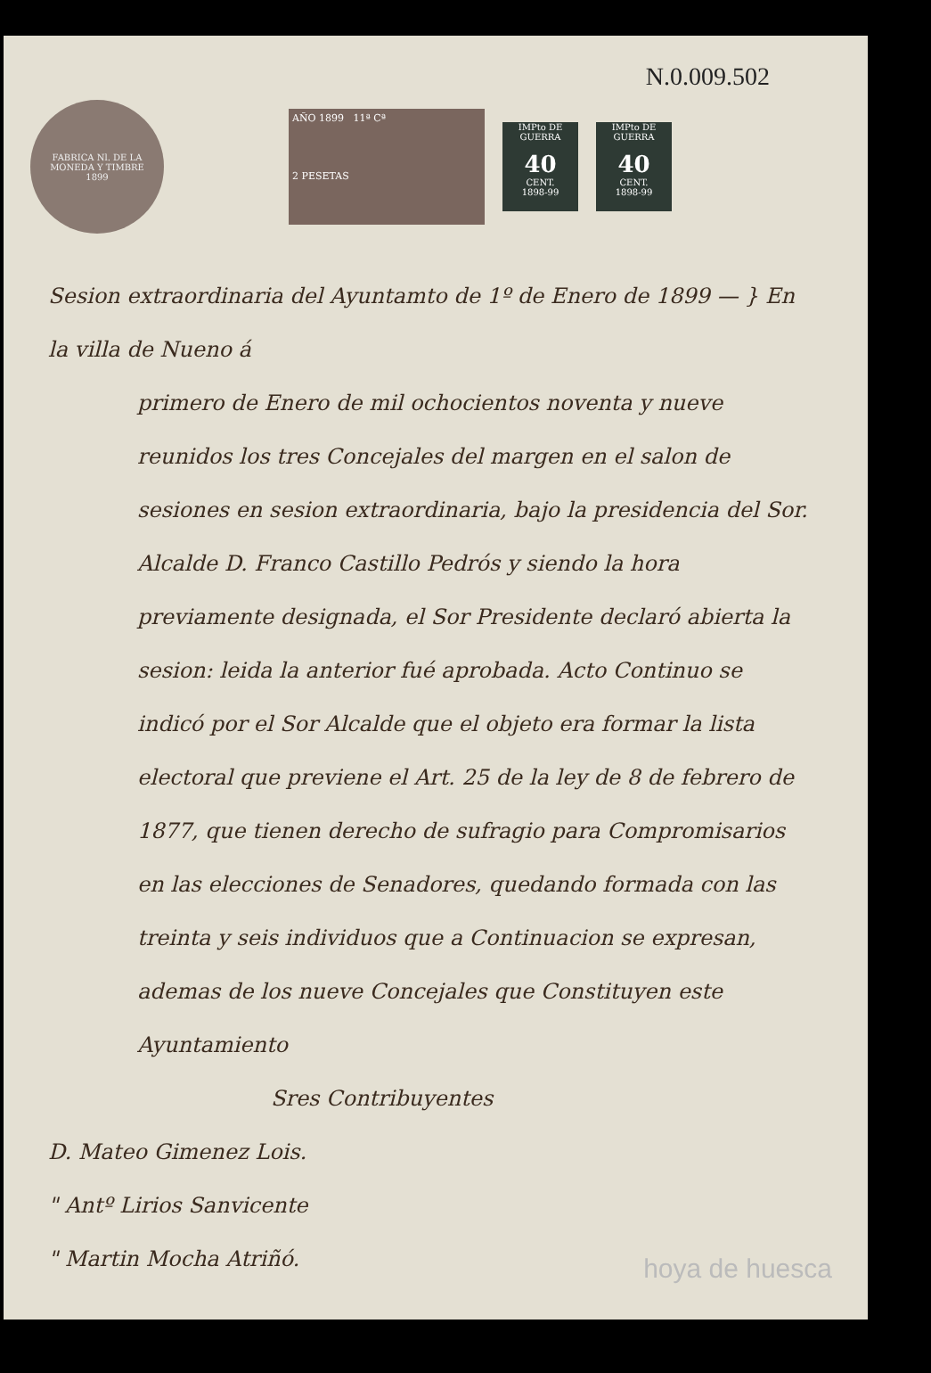N.0.009.502
FABRICA Nl. DE LA MONEDA Y TIMBRE
1899
AÑO 1899 11ª Cª
2 PESETAS
IMPto DE GUERRA
40
CENT.
1898-99
IMPto DE GUERRA
40
CENT.
1898-99
Sesion extraordinaria del Ayuntamto de 1º de Enero de 1899 — } En la villa de Nueno á
primero de Enero de mil ochocientos noventa y nueve reunidos los tres Concejales del margen en el salon de sesiones en sesion extraordinaria, bajo la presidencia del Sor. Alcalde D. Franco Castillo Pedrós y siendo la hora previamente designada, el Sor Presidente declaró abierta la sesion: leida la anterior fué aprobada. Acto Continuo se indicó por el Sor Alcalde que el objeto era formar la lista electoral que previene el Art. 25 de la ley de 8 de febrero de 1877, que tienen derecho de sufragio para Compromisarios en las elecciones de Senadores, quedando formada con las treinta y seis individuos que a Continuacion se expresan, ademas de los nueve Concejales que Constituyen este Ayuntamiento
Sres Contribuyentes
D. Mateo Gimenez Lois.
" Antº Lirios Sanvicente
" Martin Mocha Atriñó.
hoya de huesca